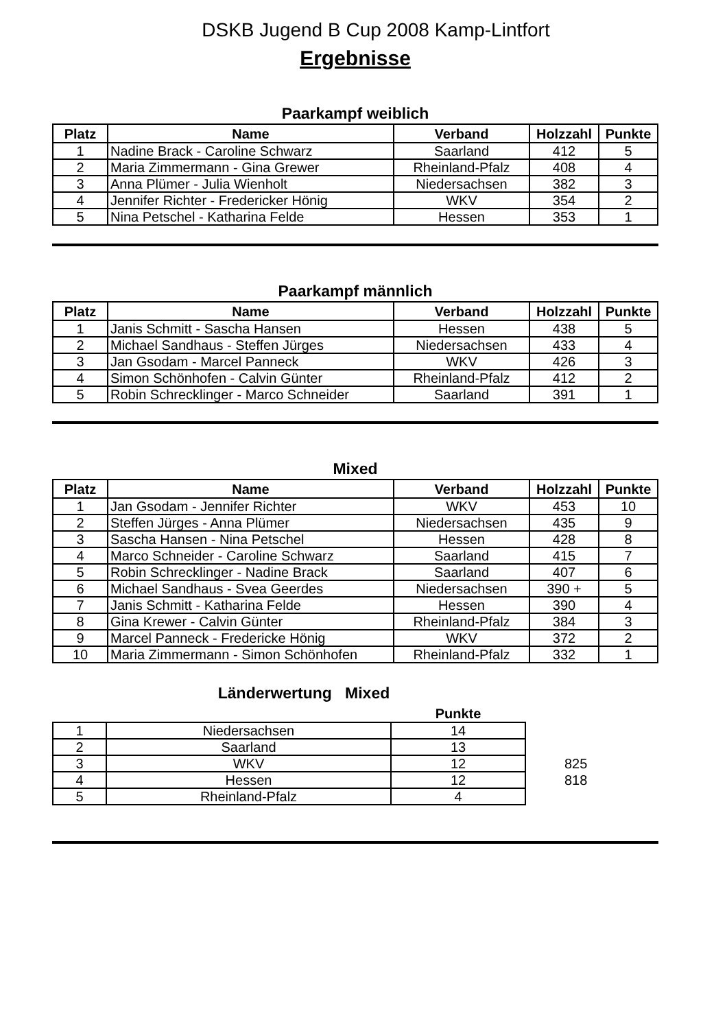DSKB Jugend B Cup 2008 Kamp-Lintfort
Ergebnisse
Paarkampf weiblich
| Platz | Name | Verband | Holzzahl | Punkte |
| --- | --- | --- | --- | --- |
| 1 | Nadine Brack - Caroline Schwarz | Saarland | 412 | 5 |
| 2 | Maria Zimmermann - Gina Grewer | Rheinland-Pfalz | 408 | 4 |
| 3 | Anna Plümer - Julia Wienholt | Niedersachsen | 382 | 3 |
| 4 | Jennifer Richter - Fredericker Hönig | WKV | 354 | 2 |
| 5 | Nina Petschel - Katharina Felde | Hessen | 353 | 1 |
Paarkampf männlich
| Platz | Name | Verband | Holzzahl | Punkte |
| --- | --- | --- | --- | --- |
| 1 | Janis Schmitt - Sascha Hansen | Hessen | 438 | 5 |
| 2 | Michael Sandhaus - Steffen Jürges | Niedersachsen | 433 | 4 |
| 3 | Jan Gsodam - Marcel Panneck | WKV | 426 | 3 |
| 4 | Simon Schönhofen - Calvin Günter | Rheinland-Pfalz | 412 | 2 |
| 5 | Robin Schrecklinger - Marco Schneider | Saarland | 391 | 1 |
Mixed
| Platz | Name | Verband | Holzzahl | Punkte |
| --- | --- | --- | --- | --- |
| 1 | Jan Gsodam - Jennifer Richter | WKV | 453 | 10 |
| 2 | Steffen Jürges - Anna Plümer | Niedersachsen | 435 | 9 |
| 3 | Sascha Hansen - Nina Petschel | Hessen | 428 | 8 |
| 4 | Marco Schneider - Caroline Schwarz | Saarland | 415 | 7 |
| 5 | Robin Schrecklinger - Nadine Brack | Saarland | 407 | 6 |
| 6 | Michael Sandhaus - Svea Geerdes | Niedersachsen | 390 + | 5 |
| 7 | Janis Schmitt - Katharina Felde | Hessen | 390 | 4 |
| 8 | Gina Krewer - Calvin Günter | Rheinland-Pfalz | 384 | 3 |
| 9 | Marcel Panneck - Fredericke Hönig | WKV | 372 | 2 |
| 10 | Maria Zimmermann - Simon Schönhofen | Rheinland-Pfalz | 332 | 1 |
Länderwertung Mixed
| | | Punkte | |
| --- | --- | --- | --- |
| 1 | Niedersachsen | 14 | |
| 2 | Saarland | 13 | |
| 3 | WKV | 12 | 825 |
| 4 | Hessen | 12 | 818 |
| 5 | Rheinland-Pfalz | 4 | |